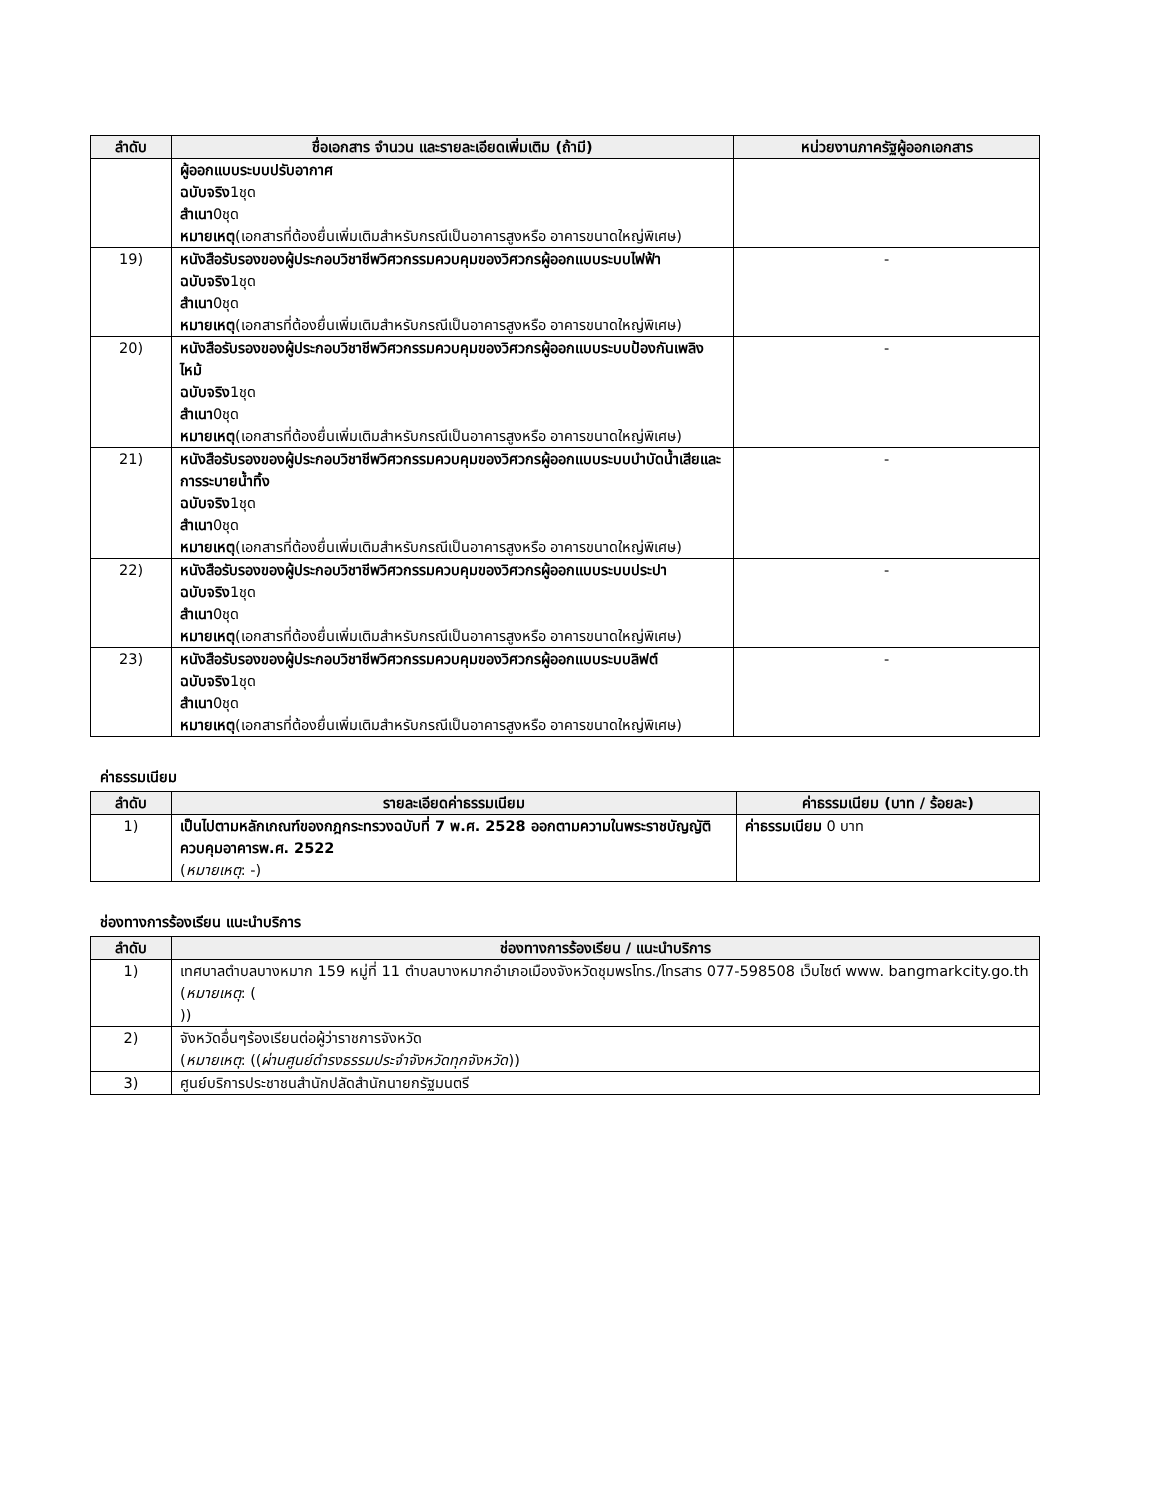| ลำดับ | ชื่อเอกสาร จำนวน และรายละเอียดเพิ่มเติม (ถ้ามี) | หน่วยงานภาครัฐผู้ออกเอกสาร |
| --- | --- | --- |
| | ผู้ออกแบบระบบปรับอากาศ ฉบับจริง 1ชุด สำเนา 0ชุด หมายเหตุ (เอกสารที่ต้องยื่นเพิ่มเติมสำหรับกรณีเป็นอาคารสูงหรือ อาคารขนาดใหญ่พิเศษ) | |
| 19) | หนังสือรับรองของผู้ประกอบวิชาชีพวิศวกรรมควบคุมของวิศวกรผู้ออกแบบระบบไฟฟ้า ฉบับจริง 1ชุด สำเนา 0ชุด หมายเหตุ (เอกสารที่ต้องยื่นเพิ่มเติมสำหรับกรณีเป็นอาคารสูงหรือ อาคารขนาดใหญ่พิเศษ) | - |
| 20) | หนังสือรับรองของผู้ประกอบวิชาชีพวิศวกรรมควบคุมของวิศวกรผู้ออกแบบระบบป้องกันเพลิงไหม้ ฉบับจริง 1ชุด สำเนา 0ชุด หมายเหตุ (เอกสารที่ต้องยื่นเพิ่มเติมสำหรับกรณีเป็นอาคารสูงหรือ อาคารขนาดใหญ่พิเศษ) | - |
| 21) | หนังสือรับรองของผู้ประกอบวิชาชีพวิศวกรรมควบคุมของวิศวกรผู้ออกแบบระบบบำบัดน้ำเสียและการระบายน้ำทิ้ง ฉบับจริง 1ชุด สำเนา 0ชุด หมายเหตุ (เอกสารที่ต้องยื่นเพิ่มเติมสำหรับกรณีเป็นอาคารสูงหรือ อาคารขนาดใหญ่พิเศษ) | - |
| 22) | หนังสือรับรองของผู้ประกอบวิชาชีพวิศวกรรมควบคุมของวิศวกรผู้ออกแบบระบบประปา ฉบับจริง 1ชุด สำเนา 0ชุด หมายเหตุ (เอกสารที่ต้องยื่นเพิ่มเติมสำหรับกรณีเป็นอาคารสูงหรือ อาคารขนาดใหญ่พิเศษ) | - |
| 23) | หนังสือรับรองของผู้ประกอบวิชาชีพวิศวกรรมควบคุมของวิศวกรผู้ออกแบบระบบลิฟต์ ฉบับจริง 1ชุด สำเนา 0ชุด หมายเหตุ (เอกสารที่ต้องยื่นเพิ่มเติมสำหรับกรณีเป็นอาคารสูงหรือ อาคารขนาดใหญ่พิเศษ) | - |
ค่าธรรมเนียม
| ลำดับ | รายละเอียดค่าธรรมเนียม | ค่าธรรมเนียม (บาท / ร้อยละ) |
| --- | --- | --- |
| 1) | เป็นไปตามหลักเกณฑ์ของกฎกระทรวงฉบับที่ 7 พ.ศ. 2528 ออกตามความในพระราชบัญญัติควบคุมอาคารพ.ศ. 2522 ( หมายเหตุ : -) | ค่าธรรมเนียม 0 บาท |
ช่องทางการร้องเรียน แนะนำบริการ
| ลำดับ | ช่องทางการร้องเรียน / แนะนำบริการ |
| --- | --- |
| 1) | เทศบาลตำบลบางหมาก 159 หมู่ที่ 11 ตำบลบางหมากอำเภอเมืองจังหวัดชุมพรโทร./โทรสาร 077-598508 เว็บไซต์ www. bangmarkcity.go.th ( หมายเหตุ : ( )) |
| 2) | จังหวัดอื่นๆร้องเรียนต่อผู้ว่าราชการจังหวัด ( หมายเหตุ : (( ผ่านศูนย์ดำรงธรรมประจำจังหวัดทุกจังหวัด )) |
| 3) | ศูนย์บริการประชาชนสำนักปลัดสำนักนายกรัฐมนตรี |